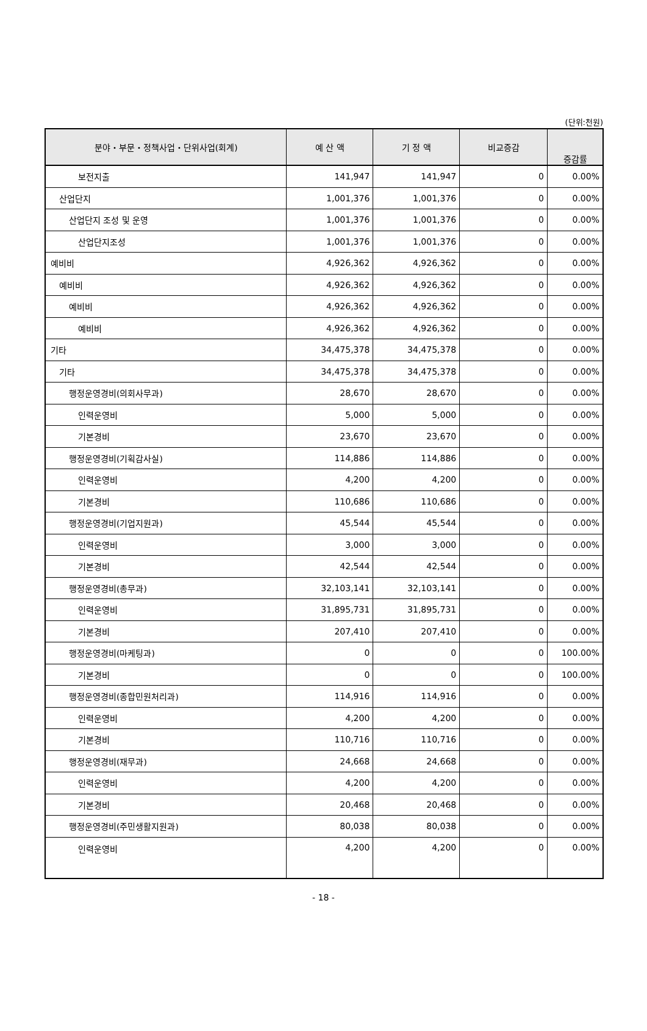(단위:천원)
| 분야・부문・정책사업・단위사업(회계) | 예 산 액 | 기 정 액 | 비교증감 | 증감률 |
| --- | --- | --- | --- | --- |
| 보전지출 | 141,947 | 141,947 | 0 | 0.00% |
| 산업단지 | 1,001,376 | 1,001,376 | 0 | 0.00% |
| 산업단지 조성 및 운영 | 1,001,376 | 1,001,376 | 0 | 0.00% |
| 산업단지조성 | 1,001,376 | 1,001,376 | 0 | 0.00% |
| 예비비 | 4,926,362 | 4,926,362 | 0 | 0.00% |
| 예비비 | 4,926,362 | 4,926,362 | 0 | 0.00% |
| 예비비 | 4,926,362 | 4,926,362 | 0 | 0.00% |
| 예비비 | 4,926,362 | 4,926,362 | 0 | 0.00% |
| 기타 | 34,475,378 | 34,475,378 | 0 | 0.00% |
| 기타 | 34,475,378 | 34,475,378 | 0 | 0.00% |
| 행정운영경비(의회사무과) | 28,670 | 28,670 | 0 | 0.00% |
| 인력운영비 | 5,000 | 5,000 | 0 | 0.00% |
| 기본경비 | 23,670 | 23,670 | 0 | 0.00% |
| 행정운영경비(기획감사실) | 114,886 | 114,886 | 0 | 0.00% |
| 인력운영비 | 4,200 | 4,200 | 0 | 0.00% |
| 기본경비 | 110,686 | 110,686 | 0 | 0.00% |
| 행정운영경비(기업지원과) | 45,544 | 45,544 | 0 | 0.00% |
| 인력운영비 | 3,000 | 3,000 | 0 | 0.00% |
| 기본경비 | 42,544 | 42,544 | 0 | 0.00% |
| 행정운영경비(총무과) | 32,103,141 | 32,103,141 | 0 | 0.00% |
| 인력운영비 | 31,895,731 | 31,895,731 | 0 | 0.00% |
| 기본경비 | 207,410 | 207,410 | 0 | 0.00% |
| 행정운영경비(마케팅과) | 0 | 0 | 0 | 100.00% |
| 기본경비 | 0 | 0 | 0 | 100.00% |
| 행정운영경비(종합민원처리과) | 114,916 | 114,916 | 0 | 0.00% |
| 인력운영비 | 4,200 | 4,200 | 0 | 0.00% |
| 기본경비 | 110,716 | 110,716 | 0 | 0.00% |
| 행정운영경비(재무과) | 24,668 | 24,668 | 0 | 0.00% |
| 인력운영비 | 4,200 | 4,200 | 0 | 0.00% |
| 기본경비 | 20,468 | 20,468 | 0 | 0.00% |
| 행정운영경비(주민생활지원과) | 80,038 | 80,038 | 0 | 0.00% |
| 인력운영비 | 4,200 | 4,200 | 0 | 0.00% |
- 18 -